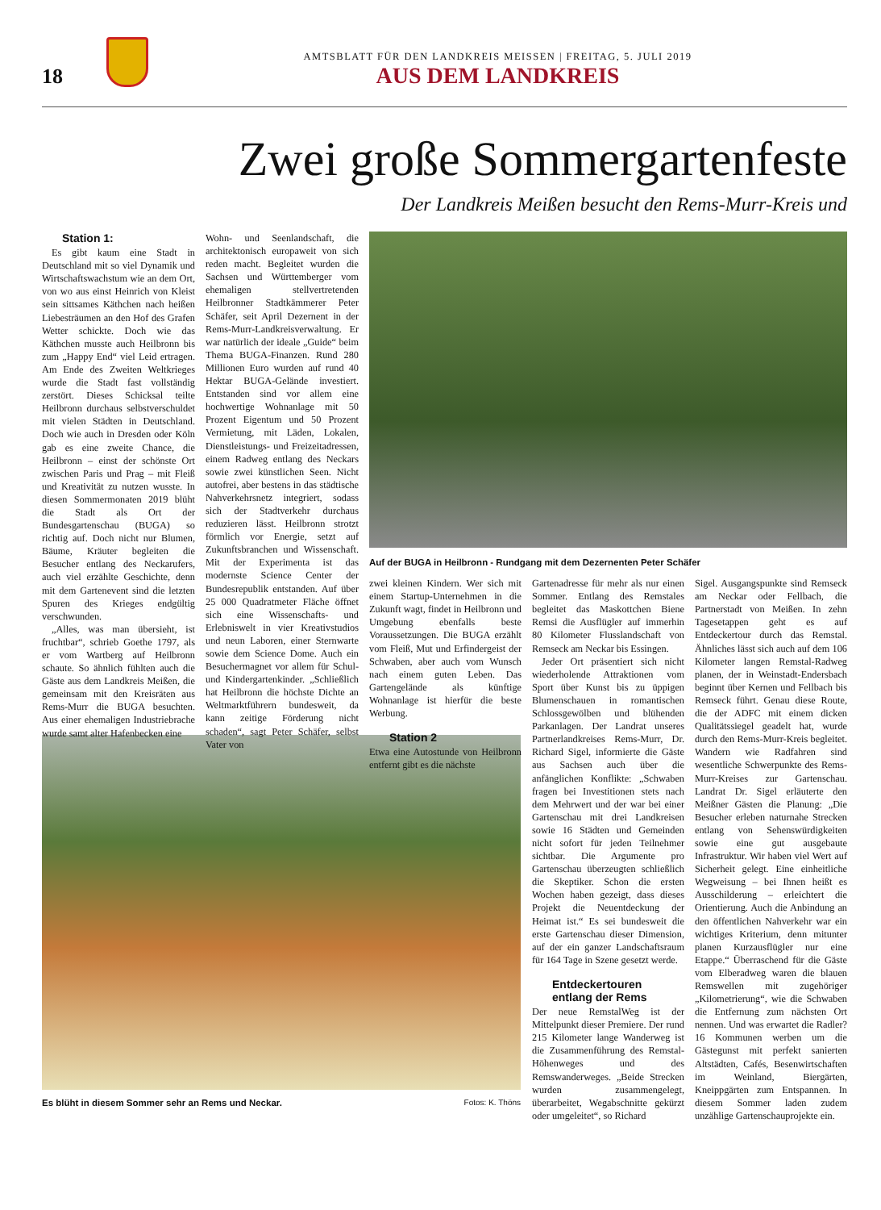18
AMTSBLATT FÜR DEN LANDKREIS MEISSEN | FREITAG, 5. JULI 2019
AUS DEM LANDKREIS
Zwei große Sommergartenfeste
Der Landkreis Meißen besucht den Rems-Murr-Kreis und
Station 1:
Es gibt kaum eine Stadt in Deutschland mit so viel Dynamik und Wirtschaftswachstum wie an dem Ort, von wo aus einst Heinrich von Kleist sein sittsames Käthchen nach heißen Liebesträumen an den Hof des Grafen Wetter schickte. Doch wie das Käthchen musste auch Heilbronn bis zum „Happy End“ viel Leid ertragen. Am Ende des Zweiten Weltkrieges wurde die Stadt fast vollständig zerstört. Dieses Schicksal teilte Heilbronn durchaus selbstverschuldet mit vielen Städten in Deutschland. Doch wie auch in Dresden oder Köln gab es eine zweite Chance, die Heilbronn – einst der schönste Ort zwischen Paris und Prag – mit Fleiß und Kreativität zu nutzen wusste. In diesen Sommermonaten 2019 blüht die Stadt als Ort der Bundesgartenschau (BUGA) so richtig auf. Doch nicht nur Blumen, Bäume, Kräuter begleiten die Besucher entlang des Neckarufers, auch viel erzählte Geschichte, denn mit dem Gartenevent sind die letzten Spuren des Krieges endgültig verschwunden.
„Alles, was man übersieht, ist fruchtbar“, schrieb Goethe 1797, als er vom Wartberg auf Heilbronn schaute. So ähnlich fühlten auch die Gäste aus dem Landkreis Meißen, die gemeinsam mit den Kreisräten aus Rems-Murr die BUGA besuchten. Aus einer ehemaligen Industriebrache wurde samt alter Hafenbecken eine
Wohn- und Seenlandschaft, die architektonisch europaweit von sich reden macht. Begleitet wurden die Sachsen und Württemberger vom ehemaligen stellvertretenden Heilbronner Stadtkämmerer Peter Schäfer, seit April Dezernent in der Rems-Murr-Landkreisverwaltung. Er war natürlich der ideale „Guide“ beim Thema BUGA-Finanzen. Rund 280 Millionen Euro wurden auf rund 40 Hektar BUGA-Gelände investiert. Entstanden sind vor allem eine hochwertige Wohnanlage mit 50 Prozent Eigentum und 50 Prozent Vermietung, mit Läden, Lokalen, Dienstleistungs- und Freizeitadressen, einem Radweg entlang des Neckars sowie zwei künstlichen Seen. Nicht autofrei, aber bestens in das städtische Nahverkehrsnetz integriert, sodass sich der Stadtverkehr durchaus reduzieren lässt. Heilbronn strotzt förmlich vor Energie, setzt auf Zukunftsbranchen und Wissenschaft. Mit der Experimenta ist das modernste Science Center der Bundesrepublik entstanden. Auf über 25 000 Quadratmeter Fläche öffnet sich eine Wissenschafts- und Erlebniswelt in vier Kreativstudios und neun Laboren, einer Sternwarte sowie dem Science Dome. Auch ein Besuchermagnet vor allem für Schul- und Kindergartenkinder. „Schließlich hat Heilbronn die höchste Dichte an Weltmarktführern bundesweit, da kann zeitige Förderung nicht schaden“, sagt Peter Schäfer, selbst Vater von
Auf der BUGA in Heilbronn - Rundgang mit dem Dezernenten Peter Schäfer
zwei kleinen Kindern. Wer sich mit einem Startup-Unternehmen in die Zukunft wagt, findet in Heilbronn und Umgebung ebenfalls beste Voraussetzungen. Die BUGA erzählt vom Fleiß, Mut und Erfindergeist der Schwaben, aber auch vom Wunsch nach einem guten Leben. Das Gartengelände als künftige Wohnanlage ist hierfür die beste Werbung.
Station 2
Etwa eine Autostunde von Heilbronn entfernt gibt es die nächste
Gartenadresse für mehr als nur einen Sommer. Entlang des Remstales begleitet das Maskottchen Biene Remsi die Ausflügler auf immerhin 80 Kilometer Flusslandschaft von Remseck am Neckar bis Essingen.
Jeder Ort präsentiert sich nicht wiederholende Attraktionen vom Sport über Kunst bis zu üppigen Blumenschauen in romantischen Schlossgewölben und blühenden Parkanlagen. Der Landrat unseres Partnerlandkreises Rems-Murr, Dr. Richard Sigel, informierte die Gäste aus Sachsen auch über die anfänglichen Konflikte: „Schwaben fragen bei Investitionen stets nach dem Mehrwert und der war bei einer Gartenschau mit drei Landkreisen sowie 16 Städten und Gemeinden nicht sofort für jeden Teilnehmer sichtbar. Die Argumente pro Gartenschau überzeugten schließlich die Skeptiker. Schon die ersten Wochen haben gezeigt, dass dieses Projekt die Neuentdeckung der Heimat ist.“ Es sei bundesweit die erste Gartenschau dieser Dimension, auf der ein ganzer Landschaftsraum für 164 Tage in Szene gesetzt werde.
Entdeckertouren entlang der Rems
Der neue RemstalWeg ist der Mittelpunkt dieser Premiere. Der rund 215 Kilometer lange Wanderweg ist die Zusammenführung des Remstal-Höhenweges und des Remswanderweges. „Beide Strecken wurden zusammengelegt, überarbeitet, Wegabschnitte gekürzt oder umgeleitet“, so Richard
Sigel. Ausgangspunkte sind Remseck am Neckar oder Fellbach, die Partnerstadt von Meißen. In zehn Tagesetappen geht es auf Entdeckertour durch das Remstal. Ähnliches lässt sich auch auf dem 106 Kilometer langen Remstal-Radweg planen, der in Weinstadt-Endersbach beginnt über Kernen und Fellbach bis Remseck führt. Genau diese Route, die der ADFC mit einem dicken Qualitätssiegel geadelt hat, wurde durch den Rems-Murr-Kreis begleitet. Wandern wie Radfahren sind wesentliche Schwerpunkte des Rems-Murr-Kreises zur Gartenschau. Landrat Dr. Sigel erläuterte den Meißner Gästen die Planung: „Die Besucher erleben naturnahe Strecken entlang von Sehenswürdigkeiten sowie eine gut ausgebaute Infrastruktur. Wir haben viel Wert auf Sicherheit gelegt. Eine einheitliche Wegweisung – bei Ihnen heißt es Ausschilderung – erleichtert die Orientierung. Auch die Anbindung an den öffentlichen Nahverkehr war ein wichtiges Kriterium, denn mitunter planen Kurzausflügler nur eine Etappe.“ Überraschend für die Gäste vom Elberadweg waren die blauen Remswellen mit zugehöriger „Kilometrierung“, wie die Schwaben die Entfernung zum nächsten Ort nennen. Und was erwartet die Radler? 16 Kommunen werben um die Gästegunst mit perfekt sanierten Altstädten, Cafés, Besenwirtschaften im Weinland, Biergärten, Kneippgärten zum Entspannen. In diesem Sommer laden zudem unzählige Gartenschauprojekte ein.
Es blüht in diesem Sommer sehr an Rems und Neckar. Fotos: K. Thöns